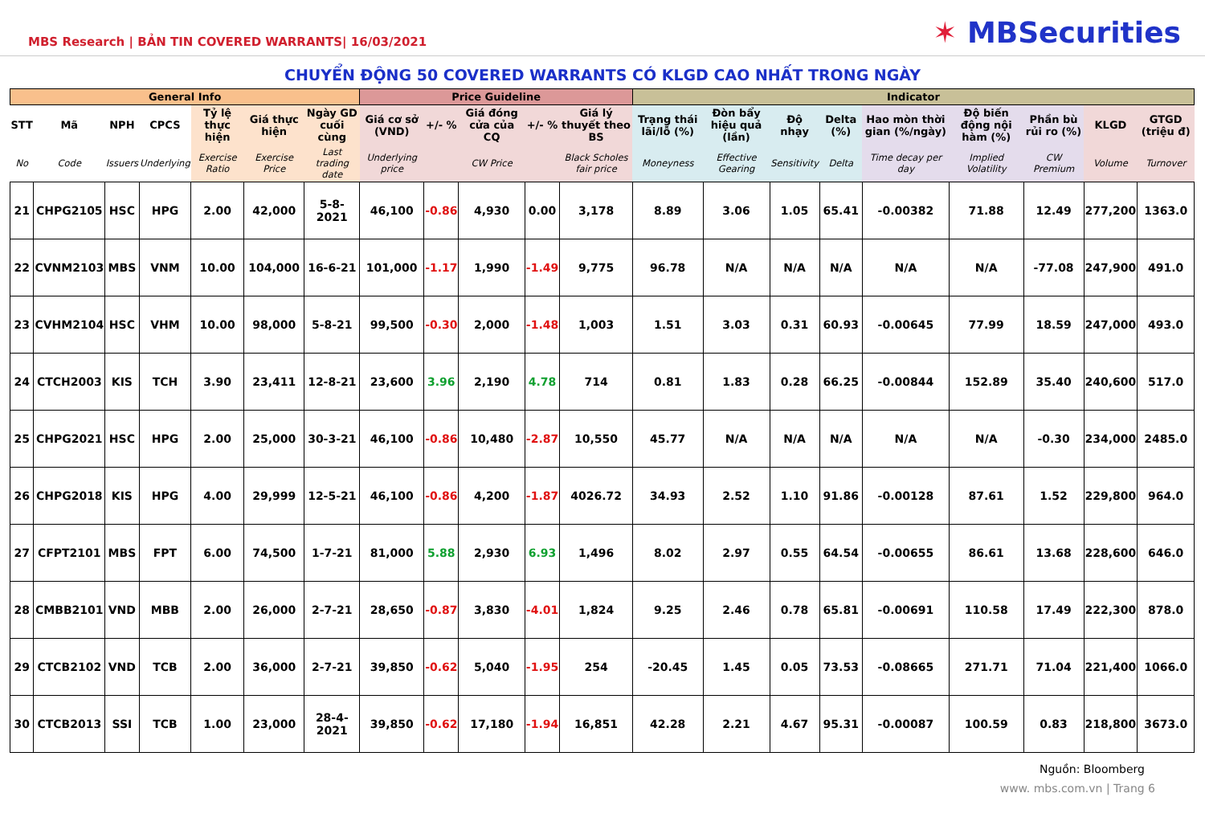MBS Research | BẢN TIN COVERED WARRANTS| 16/03/2021
✶ MBSecurities
CHUYỂN ĐỘNG 50 COVERED WARRANTS CÓ KLGD CAO NHẤT TRONG NGÀY
| General Info | | | | | | | Price Guideline | | | | | Indicator | | | | | | | | |
| --- | --- | --- | --- | --- | --- | --- | --- | --- | --- | --- | --- | --- | --- | --- | --- | --- | --- | --- | --- | --- |
| STT | Mã | NPH | CPCS | Tỷ lệ thực hiện | Giá thực hiện | Ngày GD cuối cùng | Giá cơ sở (VND) | +/- % | Giá đóng cửa của CQ | +/- % | Giá lý thuyết theo BS | Trạng thái lãi/lỗ (%) | Đòn bẩy hiệu quả (lần) | Độ nhạy | Delta (%) | Hao mòn thời gian (%/ngày) | Độ biến động nội hàm (%) | Phần bù rủi ro (%) | KLGD | GTGD (triệu đ) |
| No | Code | Issuers | Underlying | Exercise Ratio | Exercise Price | Last trading date | Underlying price | | CW Price | | Black Scholes fair price | Moneyness | Effective Gearing | Sensitivity | Delta | Time decay per day | Implied Volatility | CW Premium | Volume | Turnover |
| 21 | CHPG2105 | HSC | HPG | 2.00 | 42,000 | 5-8-2021 | 46,100 | -0.86 | 4,930 | 0.00 | 3,178 | 8.89 | 3.06 | 1.05 | 65.41 | -0.00382 | 71.88 | 12.49 | 277,200 | 1363.0 |
| 22 | CVNM2103 | MBS | VNM | 10.00 | 104,000 | 16-6-21 | 101,000 | -1.17 | 1,990 | -1.49 | 9,775 | 96.78 | N/A | N/A | N/A | N/A | N/A | -77.08 | 247,900 | 491.0 |
| 23 | CVHM2104 | HSC | VHM | 10.00 | 98,000 | 5-8-21 | 99,500 | -0.30 | 2,000 | -1.48 | 1,003 | 1.51 | 3.03 | 0.31 | 60.93 | -0.00645 | 77.99 | 18.59 | 247,000 | 493.0 |
| 24 | CTCH2003 | KIS | TCH | 3.90 | 23,411 | 12-8-21 | 23,600 | 3.96 | 2,190 | 4.78 | 714 | 0.81 | 1.83 | 0.28 | 66.25 | -0.00844 | 152.89 | 35.40 | 240,600 | 517.0 |
| 25 | CHPG2021 | HSC | HPG | 2.00 | 25,000 | 30-3-21 | 46,100 | -0.86 | 10,480 | -2.87 | 10,550 | 45.77 | N/A | N/A | N/A | N/A | N/A | -0.30 | 234,000 | 2485.0 |
| 26 | CHPG2018 | KIS | HPG | 4.00 | 29,999 | 12-5-21 | 46,100 | -0.86 | 4,200 | -1.87 | 4026.72 | 34.93 | 2.52 | 1.10 | 91.86 | -0.00128 | 87.61 | 1.52 | 229,800 | 964.0 |
| 27 | CFPT2101 | MBS | FPT | 6.00 | 74,500 | 1-7-21 | 81,000 | 5.88 | 2,930 | 6.93 | 1,496 | 8.02 | 2.97 | 0.55 | 64.54 | -0.00655 | 86.61 | 13.68 | 228,600 | 646.0 |
| 28 | CMBB2101 | VND | MBB | 2.00 | 26,000 | 2-7-21 | 28,650 | -0.87 | 3,830 | -4.01 | 1,824 | 9.25 | 2.46 | 0.78 | 65.81 | -0.00691 | 110.58 | 17.49 | 222,300 | 878.0 |
| 29 | CTCB2102 | VND | TCB | 2.00 | 36,000 | 2-7-21 | 39,850 | -0.62 | 5,040 | -1.95 | 254 | -20.45 | 1.45 | 0.05 | 73.53 | -0.08665 | 271.71 | 71.04 | 221,400 | 1066.0 |
| 30 | CTCB2013 | SSI | TCB | 1.00 | 23,000 | 28-4-2021 | 39,850 | -0.62 | 17,180 | -1.94 | 16,851 | 42.28 | 2.21 | 4.67 | 95.31 | -0.00087 | 100.59 | 0.83 | 218,800 | 3673.0 |
Nguồn: Bloomberg
www. mbs.com.vn | Trang 6